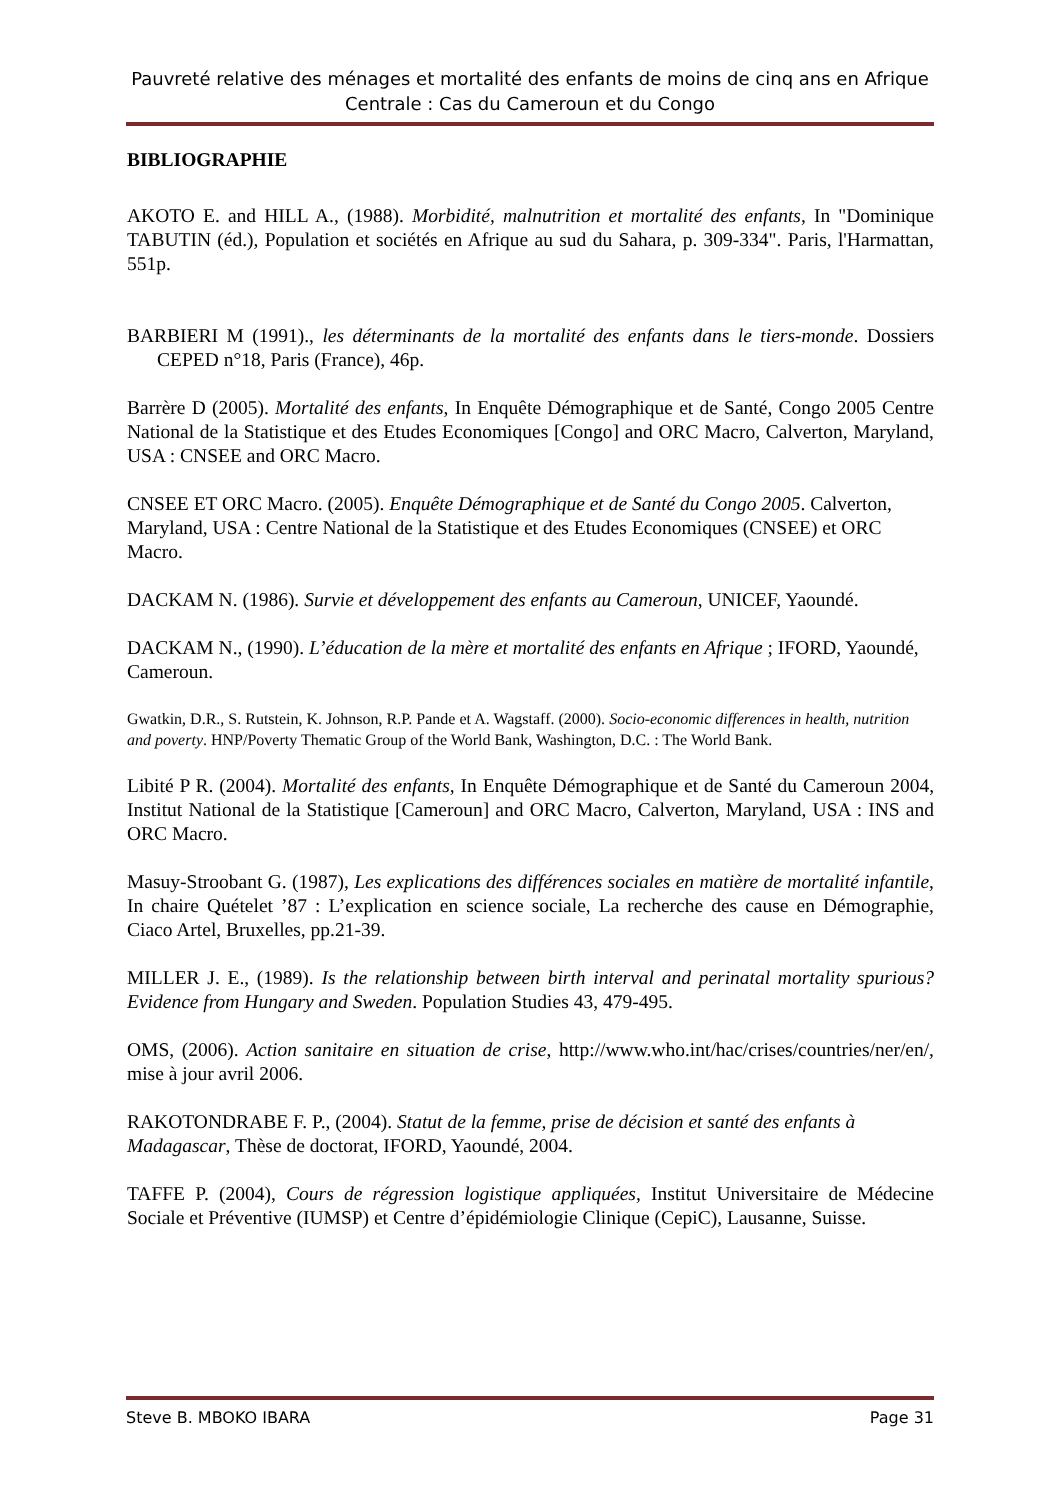Pauvreté relative des ménages et mortalité des enfants de moins de cinq ans en Afrique Centrale : Cas du Cameroun et du Congo
BIBLIOGRAPHIE
AKOTO E. and HILL A., (1988). Morbidité, malnutrition et mortalité des enfants, In "Dominique TABUTIN (éd.), Population et sociétés en Afrique au sud du Sahara, p. 309-334". Paris, l'Harmattan, 551p.
BARBIERI M (1991)., les déterminants de la mortalité des enfants dans le tiers-monde. Dossiers CEPED n°18, Paris (France), 46p.
Barrère D (2005). Mortalité des enfants, In Enquête Démographique et de Santé, Congo 2005 Centre National de la Statistique et des Etudes Economiques [Congo] and ORC Macro, Calverton, Maryland, USA : CNSEE and ORC Macro.
CNSEE ET ORC Macro. (2005). Enquête Démographique et de Santé du Congo 2005. Calverton, Maryland, USA : Centre National de la Statistique et des Etudes Economiques (CNSEE) et ORC Macro.
DACKAM N. (1986). Survie et développement des enfants au Cameroun, UNICEF, Yaoundé.
DACKAM N., (1990). L’éducation de la mère et mortalité des enfants en Afrique ; IFORD, Yaoundé, Cameroun.
Gwatkin, D.R., S. Rutstein, K. Johnson, R.P. Pande et A. Wagstaff. (2000). Socio-economic differences in health, nutrition and poverty. HNP/Poverty Thematic Group of the World Bank, Washington, D.C. : The World Bank.
Libité P R. (2004). Mortalité des enfants, In Enquête Démographique et de Santé du Cameroun 2004, Institut National de la Statistique [Cameroun] and ORC Macro, Calverton, Maryland, USA : INS and ORC Macro.
Masuy-Stroobant G. (1987), Les explications des différences sociales en matière de mortalité infantile, In chaire Quételet ’87 : L’explication en science sociale, La recherche des cause en Démographie, Ciaco Artel, Bruxelles, pp.21-39.
MILLER J. E., (1989). Is the relationship between birth interval and perinatal mortality spurious? Evidence from Hungary and Sweden. Population Studies 43, 479-495.
OMS, (2006). Action sanitaire en situation de crise, http://www.who.int/hac/crises/countries/ner/en/, mise à jour avril 2006.
RAKOTONDRABE F. P., (2004). Statut de la femme, prise de décision et santé des enfants à Madagascar, Thèse de doctorat, IFORD, Yaoundé, 2004.
TAFFE P. (2004), Cours de régression logistique appliquées, Institut Universitaire de Médecine Sociale et Préventive (IUMSP) et Centre d’épidémiologie Clinique (CepiC), Lausanne, Suisse.
Steve B. MBOKO IBARA Page 31